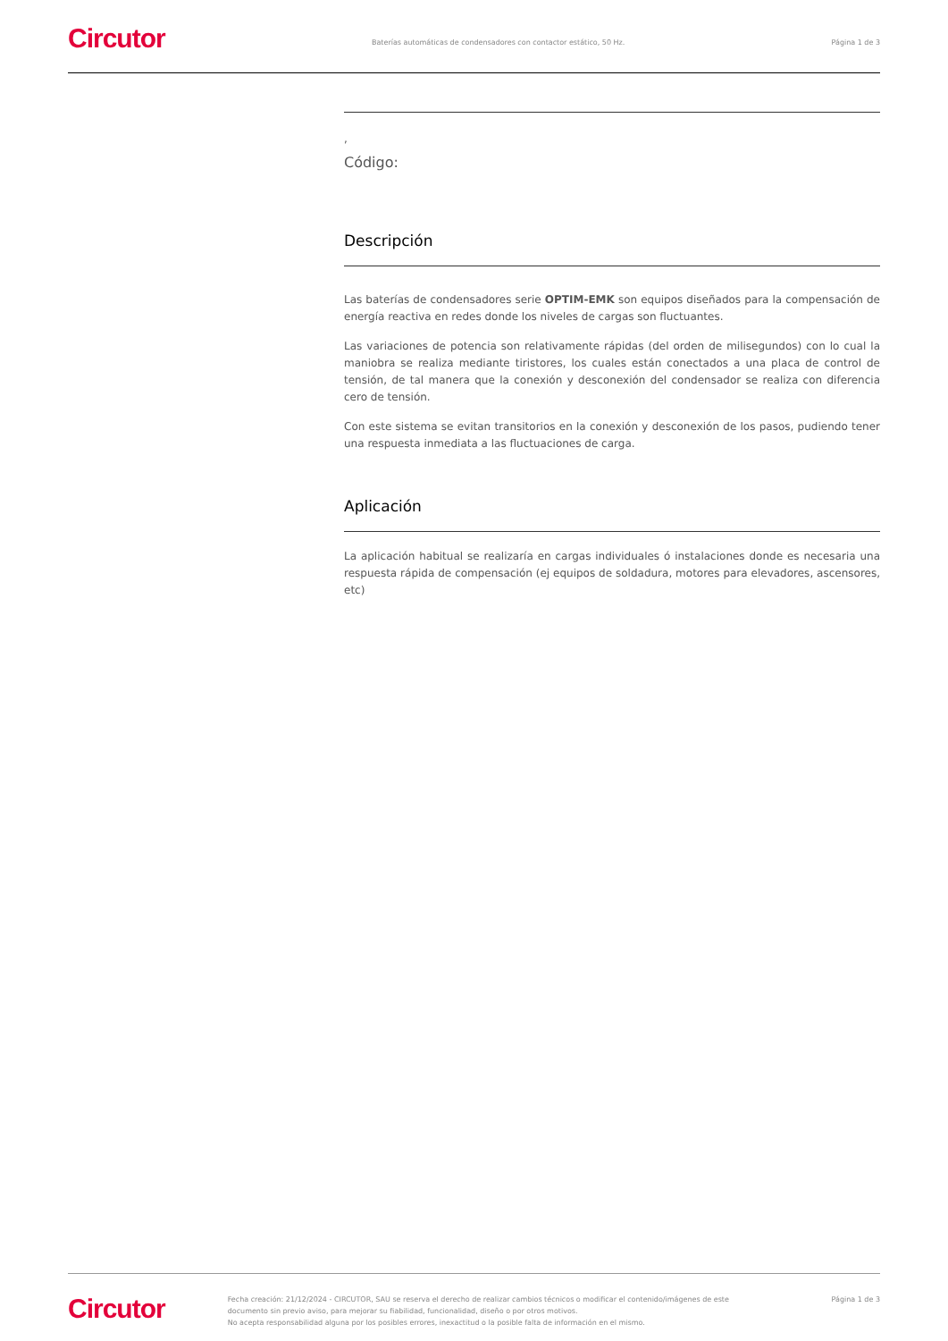Circutor
Baterías automáticas de condensadores con contactor estático, 50 Hz.
Página 1 de 3
,
Código:
Descripción
Las baterías de condensadores serie OPTIM-EMK son equipos diseñados para la compensación de energía reactiva en redes donde los niveles de cargas son fluctuantes.
Las variaciones de potencia son relativamente rápidas (del orden de milisegundos) con lo cual la maniobra se realiza mediante tiristores, los cuales están conectados a una placa de control de tensión, de tal manera que la conexión y desconexión del condensador se realiza con diferencia cero de tensión.
Con este sistema se evitan transitorios en la conexión y desconexión de los pasos, pudiendo tener una respuesta inmediata a las fluctuaciones de carga.
Aplicación
La aplicación habitual se realizaría en cargas individuales ó instalaciones donde es necesaria una respuesta rápida de compensación (ej equipos de soldadura, motores para elevadores, ascensores, etc)
Circutor
Fecha creación: 21/12/2024 - CIRCUTOR, SAU se reserva el derecho de realizar cambios técnicos o modificar el contenido/imágenes de este documento sin previo aviso, para mejorar su fiabilidad, funcionalidad, diseño o por otros motivos.
No acepta responsabilidad alguna por los posibles errores, inexactitud o la posible falta de información en el mismo.
Página 1 de 3